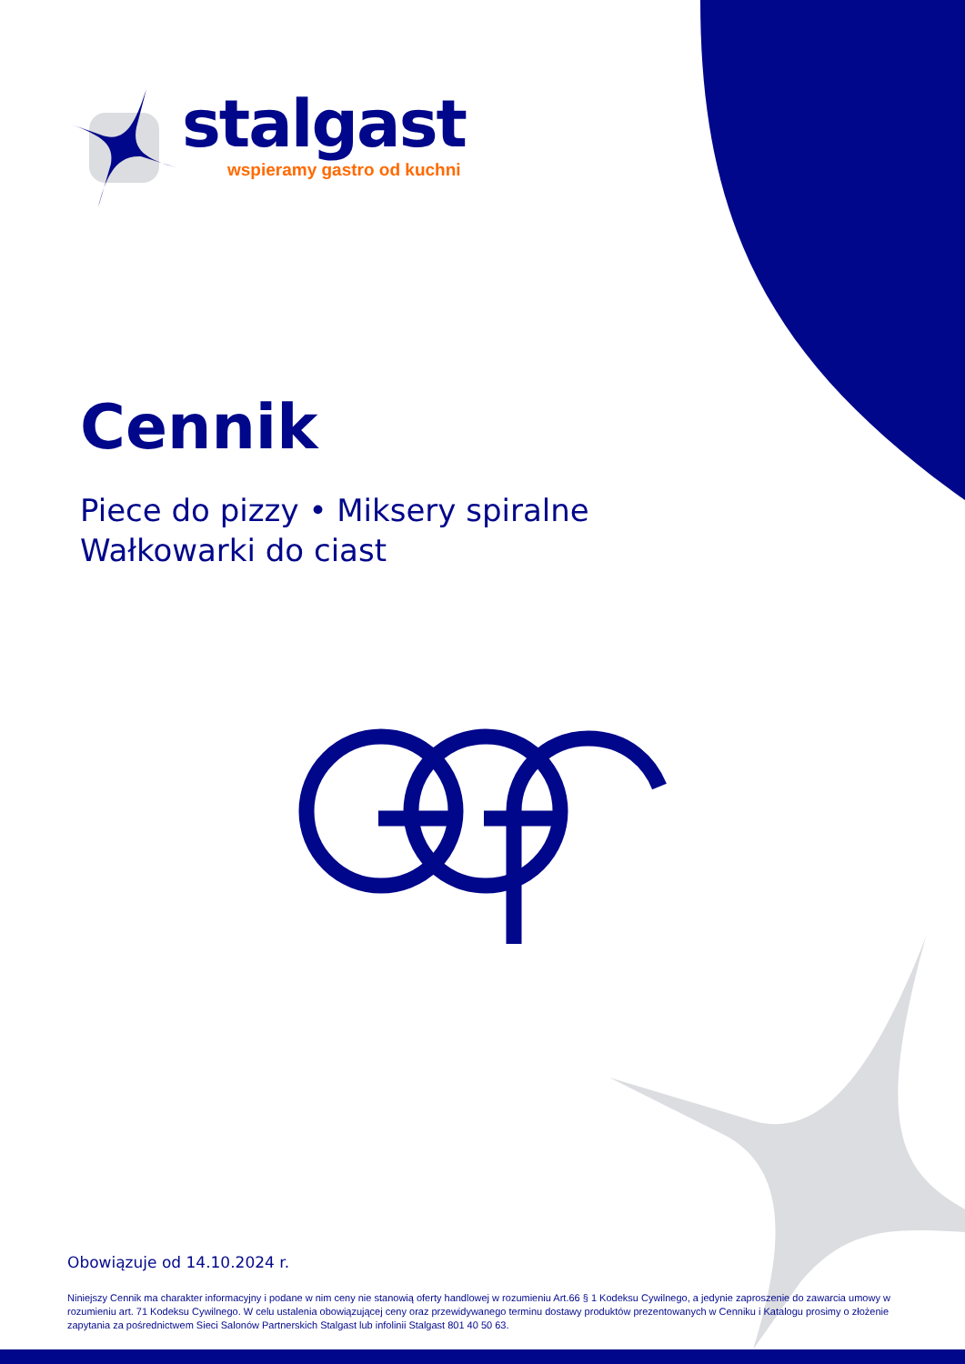stalgast
wspieramy gastro od kuchni
Cennik
Piece do pizzy • Miksery spiralne
Wałkowarki do ciast
Obowiązuje od 14.10.2024 r.
Niniejszy Cennik ma charakter informacyjny i podane w nim ceny nie stanowią oferty handlowej w rozumieniu Art.66 § 1 Kodeksu Cywilnego, a jedynie zaproszenie do zawarcia umowy w rozumieniu art. 71 Kodeksu Cywilnego. W celu ustalenia obowiązującej ceny oraz przewidywanego terminu dostawy produktów prezentowanych w Cenniku i Katalogu prosimy o złożenie zapytania za pośrednictwem Sieci Salonów Partnerskich Stalgast lub infolinii Stalgast 801 40 50 63.